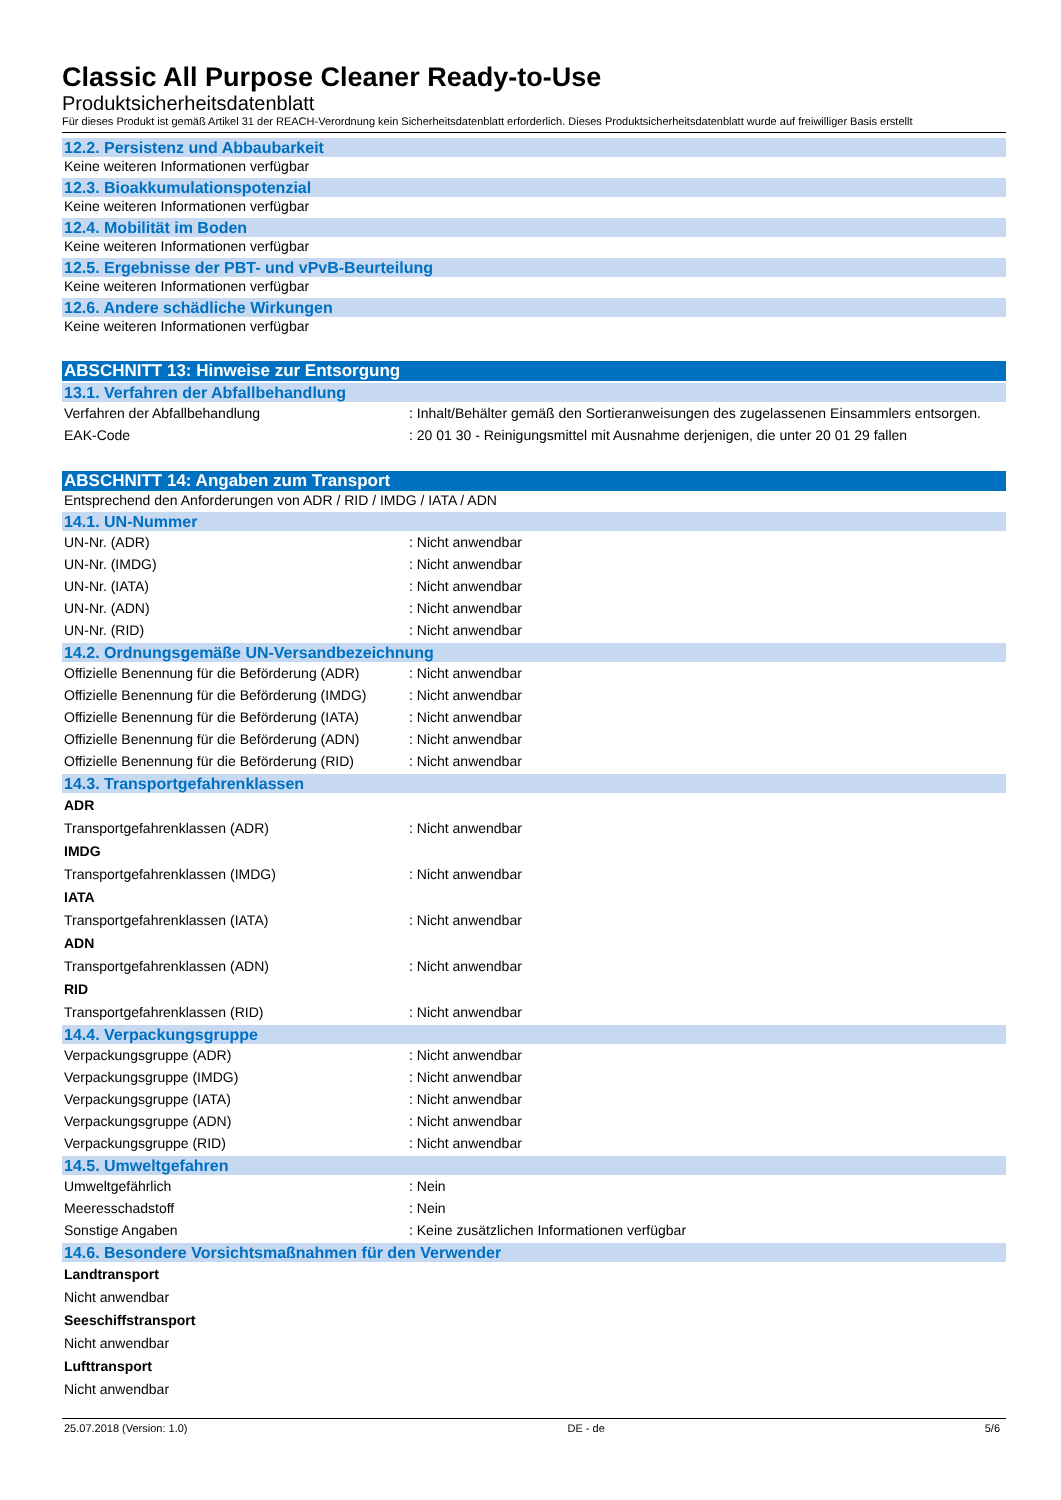Classic All Purpose Cleaner Ready-to-Use
Produktsicherheitsdatenblatt
Für dieses Produkt ist gemäß Artikel 31 der REACH-Verordnung kein Sicherheitsdatenblatt erforderlich. Dieses Produktsicherheitsdatenblatt wurde auf freiwilliger Basis erstellt
12.2. Persistenz und Abbaubarkeit
Keine weiteren Informationen verfügbar
12.3. Bioakkumulationspotenzial
Keine weiteren Informationen verfügbar
12.4. Mobilität im Boden
Keine weiteren Informationen verfügbar
12.5. Ergebnisse der PBT- und vPvB-Beurteilung
Keine weiteren Informationen verfügbar
12.6. Andere schädliche Wirkungen
Keine weiteren Informationen verfügbar
ABSCHNITT 13: Hinweise zur Entsorgung
13.1. Verfahren der Abfallbehandlung
Verfahren der Abfallbehandlung: Inhalt/Behälter gemäß den Sortieranweisungen des zugelassenen Einsammlers entsorgen.
EAK-Code: 20 01 30 - Reinigungsmittel mit Ausnahme derjenigen, die unter 20 01 29 fallen
ABSCHNITT 14: Angaben zum Transport
Entsprechend den Anforderungen von ADR / RID / IMDG / IATA / ADN
14.1. UN-Nummer
UN-Nr. (ADR): Nicht anwendbar
UN-Nr. (IMDG): Nicht anwendbar
UN-Nr. (IATA): Nicht anwendbar
UN-Nr. (ADN): Nicht anwendbar
UN-Nr. (RID): Nicht anwendbar
14.2. Ordnungsgemäße UN-Versandbezeichnung
Offizielle Benennung für die Beförderung (ADR): Nicht anwendbar
Offizielle Benennung für die Beförderung (IMDG): Nicht anwendbar
Offizielle Benennung für die Beförderung (IATA): Nicht anwendbar
Offizielle Benennung für die Beförderung (ADN): Nicht anwendbar
Offizielle Benennung für die Beförderung (RID): Nicht anwendbar
14.3. Transportgefahrenklassen
ADR
Transportgefahrenklassen (ADR): Nicht anwendbar
IMDG
Transportgefahrenklassen (IMDG): Nicht anwendbar
IATA
Transportgefahrenklassen (IATA): Nicht anwendbar
ADN
Transportgefahrenklassen (ADN): Nicht anwendbar
RID
Transportgefahrenklassen (RID): Nicht anwendbar
14.4. Verpackungsgruppe
Verpackungsgruppe (ADR): Nicht anwendbar
Verpackungsgruppe (IMDG): Nicht anwendbar
Verpackungsgruppe (IATA): Nicht anwendbar
Verpackungsgruppe (ADN): Nicht anwendbar
Verpackungsgruppe (RID): Nicht anwendbar
14.5. Umweltgefahren
Umweltgefährlich: Nein
Meeresschadstoff: Nein
Sonstige Angaben: Keine zusätzlichen Informationen verfügbar
14.6. Besondere Vorsichtsmaßnahmen für den Verwender
Landtransport
Nicht anwendbar
Seeschiffstransport
Nicht anwendbar
Lufttransport
Nicht anwendbar
25.07.2018 (Version: 1.0) DE - de 5/6